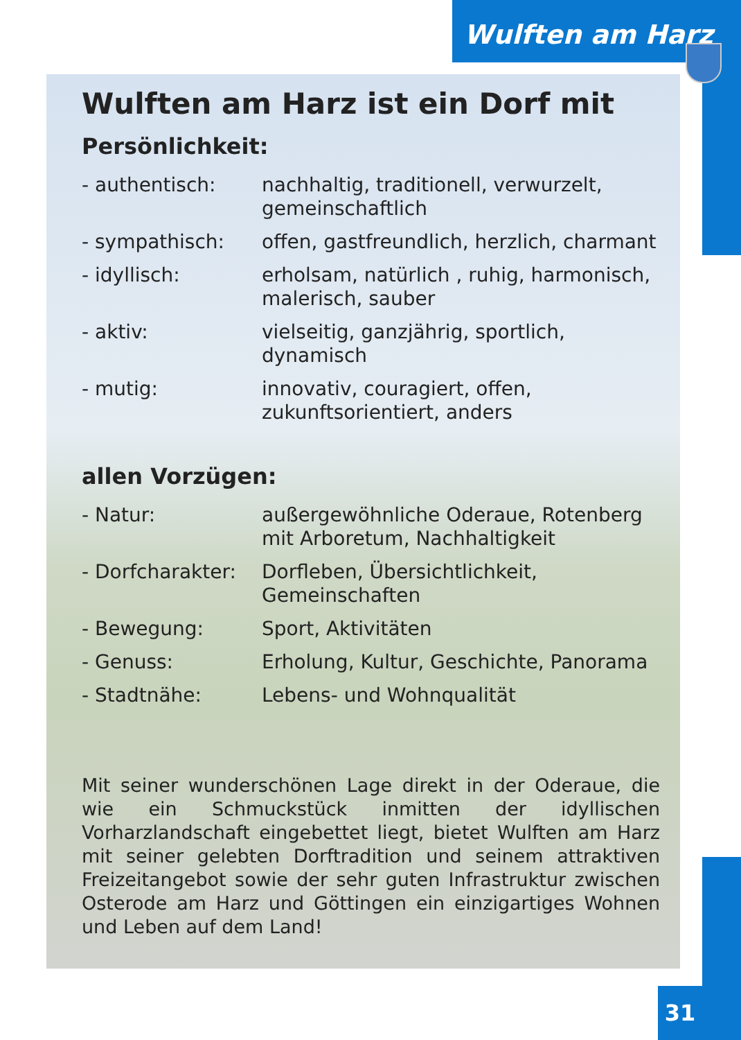Wulften am Harz
Wulften am Harz ist ein Dorf mit
Persönlichkeit:
- authentisch: nachhaltig, traditionell, verwurzelt, gemeinschaftlich
- sympathisch: offen, gastfreundlich, herzlich, charmant
- idyllisch: erholsam, natürlich , ruhig, harmonisch, malerisch, sauber
- aktiv: vielseitig, ganzjährig, sportlich, dynamisch
- mutig: innovativ, couragiert, offen, zukunftsorientiert, anders
allen Vorzügen:
- Natur: außergewöhnliche Oderaue, Rotenberg mit Arboretum, Nachhaltigkeit
- Dorfcharakter:
Dorfleben, Übersichtlichkeit, Gemeinschaften
- Bewegung: Sport, Aktivitäten
- Genuss: Erholung, Kultur, Geschichte, Panorama
- Stadtnähe: Lebens- und Wohnqualität
Mit seiner wunderschönen Lage direkt in der Oderaue, die wie ein Schmuckstück inmitten der idyllischen Vorharzlandschaft eingebettet liegt, bietet Wulften am Harz mit seiner gelebten Dorftradition und seinem attraktiven Freizeitangebot sowie der sehr guten Infrastruktur zwischen Osterode am Harz und Göttingen ein einzigartiges Wohnen und Leben auf dem Land!
31